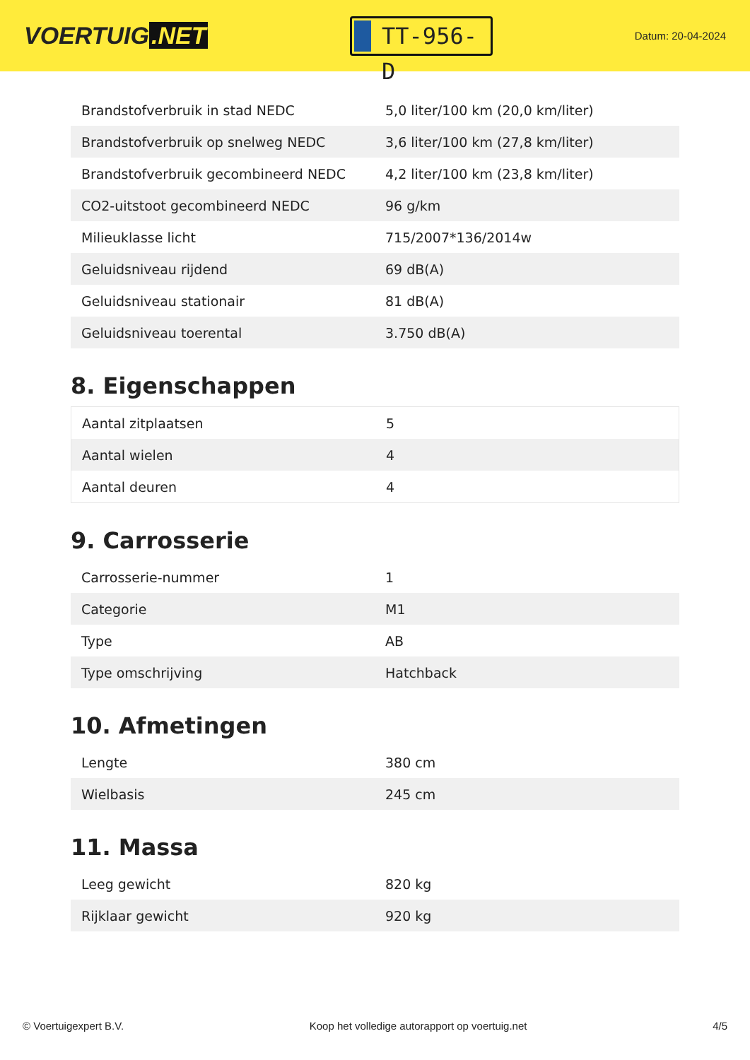VOERTUIG.NET
TT-956-D
Datum: 20-04-2024
| Brandstofverbruik in stad NEDC | 5,0 liter/100 km (20,0 km/liter) |
| Brandstofverbruik op snelweg NEDC | 3,6 liter/100 km (27,8 km/liter) |
| Brandstofverbruik gecombineerd NEDC | 4,2 liter/100 km (23,8 km/liter) |
| CO2-uitstoot gecombineerd NEDC | 96 g/km |
| Milieuklasse licht | 715/2007*136/2014w |
| Geluidsniveau rijdend | 69 dB(A) |
| Geluidsniveau stationair | 81 dB(A) |
| Geluidsniveau toerental | 3.750 dB(A) |
8. Eigenschappen
| Aantal zitplaatsen | 5 |
| Aantal wielen | 4 |
| Aantal deuren | 4 |
9. Carrosserie
| Carrosserie-nummer | 1 |
| Categorie | M1 |
| Type | AB |
| Type omschrijving | Hatchback |
10. Afmetingen
| Lengte | 380 cm |
| Wielbasis | 245 cm |
11. Massa
| Leeg gewicht | 820 kg |
| Rijklaar gewicht | 920 kg |
© Voertuigexpert B.V. Koop het volledige autorapport op voertuig.net 4/5